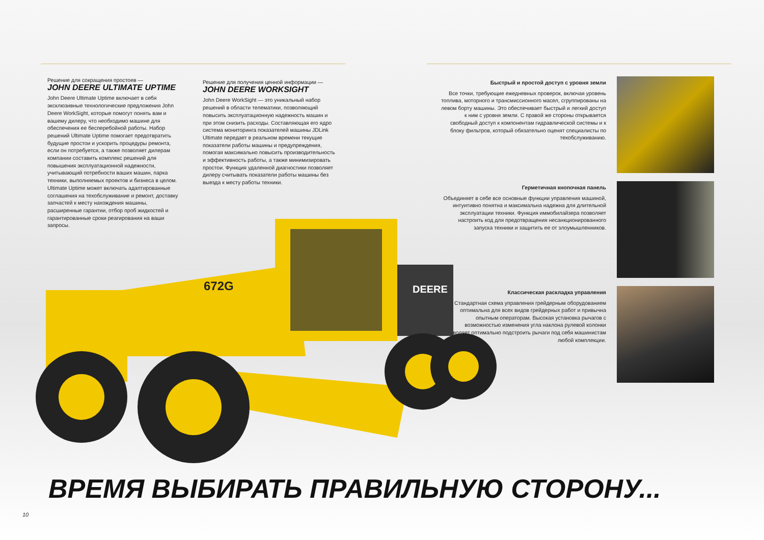Решение для сокращения простоев —
JOHN DEERE ULTIMATE UPTIME
John Deere Ultimate Uptime включает в себя эксклюзивные технологические предложения John Deere WorkSight, которые помогут понять вам и вашему дилеру, что необходимо машине для обеспечения ее бесперебойной работы. Набор решений Ultimate Uptime помогает предотвратить будущие простои и ускорить процедуры ремонта, если он потребуется, а также позволяет дилерам компании составить комплекс решений для повышения эксплуатационной надежности, учитывающий потребности ваших машин, парка техники, выполняемых проектов и бизнеса в целом. Ultimate Uptime может включать адаптированные соглашения на техобслуживание и ремонт, доставку запчастей к месту нахождения машины, расширенные гарантии, отбор проб жидкостей и гарантированные сроки реагирования на ваши запросы.
Решение для получения ценной информации —
JOHN DEERE WORKSIGHT
John Deere WorkSight — это уникальный набор решений в области телематики, позволяющий повысить эксплуатационную надежность машин и при этом снизить расходы. Составляющая его ядро система мониторинга показателей машины JDLink Ultimate передает в реальном времени текущие показатели работы машины и предупреждения, помогая максимально повысить производительность и эффективность работы, а также минимизировать простои. Функция удаленной диагностики позволяет дилеру считывать показатели работы машины без выезда к месту работы техники.
Быстрый и простой доступ с уровня земли
Все точки, требующие ежедневных проверок, включая уровень топлива, моторного и трансмиссионного масел, сгруппированы на левом борту машины. Это обеспечивает быстрый и легкий доступ к ним с уровня земли. С правой же стороны открывается свободный доступ к компонентам гидравлической системы и к блоку фильтров, который обязательно оценят специалисты по техобслуживанию.
Герметичная кнопочная панель
Объединяет в себе все основные функции управления машиной, интуитивно понятна и максимальна надежна для длительной эксплуатации техники. Функция иммобилайзера позволяет настроить код для предотвращения несанкционированного запуска техники и защитить ее от злоумышленников.
Классическая раскладка управления
Стандартная схема управления грейдерным оборудованием оптимальна для всех видов грейдерных работ и привычна опытным операторам. Высокая установка рычагов с возможностью изменения угла наклона рулевой колонки позволяет оптимально подстроить рычаги под себя машинистам любой комплекции.
672G
DEERE
ВРЕМЯ ВЫБИРАТЬ ПРАВИЛЬНУЮ СТОРОНУ...
10